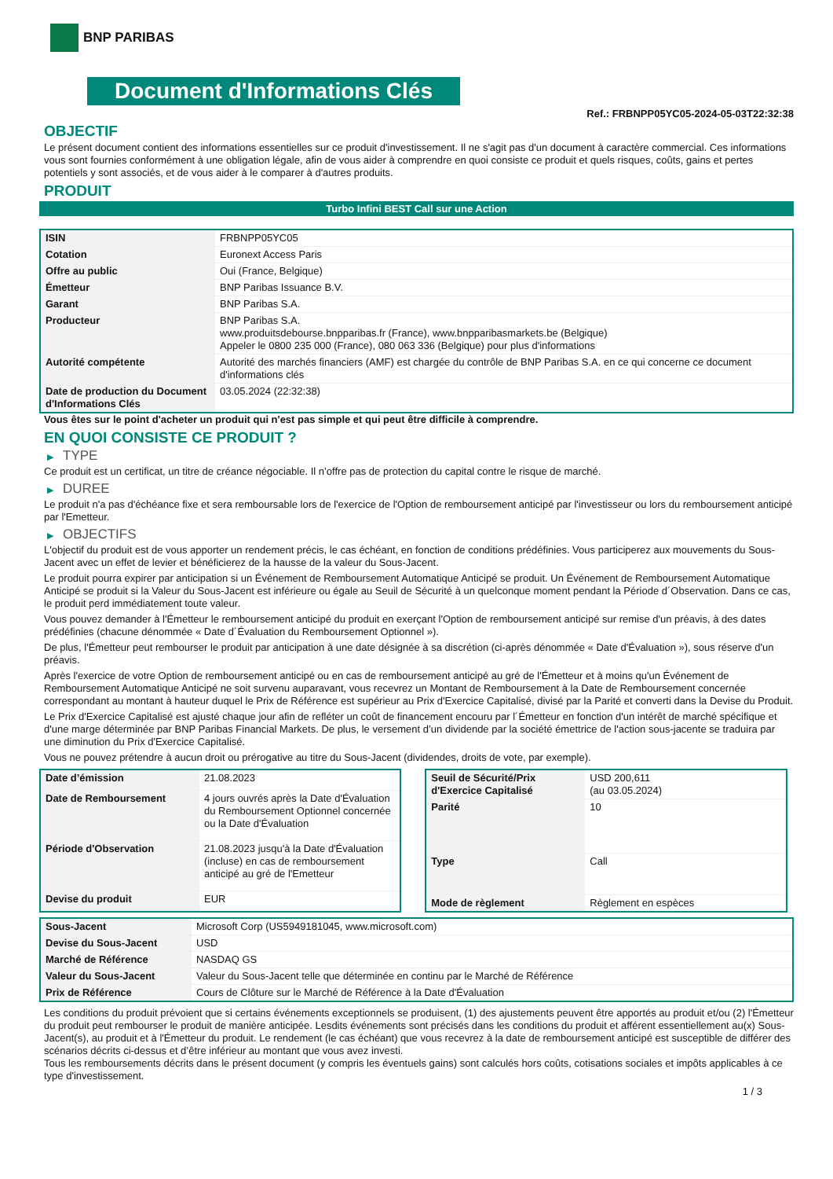BNP PARIBAS
Document d'Informations Clés
Ref.: FRBNPP05YC05-2024-05-03T22:32:38
OBJECTIF
Le présent document contient des informations essentielles sur ce produit d'investissement. Il ne s'agit pas d'un document à caractère commercial. Ces informations vous sont fournies conformément à une obligation légale, afin de vous aider à comprendre en quoi consiste ce produit et quels risques, coûts, gains et pertes potentiels y sont associés, et de vous aider à le comparer à d'autres produits.
PRODUIT
Turbo Infini BEST Call sur une Action
| ISIN | FRBNPP05YC05 |
| Cotation | Euronext Access Paris |
| Offre au public | Oui (France, Belgique) |
| Émetteur | BNP Paribas Issuance B.V. |
| Garant | BNP Paribas S.A. |
| Producteur | BNP Paribas S.A. www.produitsdebourse.bnpparibas.fr (France), www.bnpparibasmarkets.be (Belgique) Appeler le 0800 235 000 (France), 080 063 336 (Belgique) pour plus d'informations |
| Autorité compétente | Autorité des marchés financiers (AMF) est chargée du contrôle de BNP Paribas S.A. en ce qui concerne ce document d'informations clés |
| Date de production du Document d'Informations Clés | 03.05.2024 (22:32:38) |
Vous êtes sur le point d'acheter un produit qui n'est pas simple et qui peut être difficile à comprendre.
EN QUOI CONSISTE CE PRODUIT ?
▶ TYPE
Ce produit est un certificat, un titre de créance négociable. Il n’offre pas de protection du capital contre le risque de marché.
▶ DUREE
Le produit n'a pas d'échéance fixe et sera remboursable lors de l'exercice de l'Option de remboursement anticipé par l'investisseur ou lors du remboursement anticipé par l'Emetteur.
▶ OBJECTIFS
L'objectif du produit est de vous apporter un rendement précis, le cas échéant, en fonction de conditions prédéfinies. Vous participerez aux mouvements du Sous-Jacent avec un effet de levier et bénéficierez de la hausse de la valeur du Sous-Jacent.
Le produit pourra expirer par anticipation si un Événement de Remboursement Automatique Anticipé se produit. Un Événement de Remboursement Automatique Anticipé se produit si la Valeur du Sous-Jacent est inférieure ou égale au Seuil de Sécurité à un quelconque moment pendant la Période d´Observation. Dans ce cas, le produit perd immédiatement toute valeur.
Vous pouvez demander à l'Émetteur le remboursement anticipé du produit en exerçant l'Option de remboursement anticipé sur remise d'un préavis, à des dates prédéfinies (chacune dénommée « Date d´Évaluation du Remboursement Optionnel »).
De plus, l'Émetteur peut rembourser le produit par anticipation à une date désignée à sa discrétion (ci-après dénommée « Date d'Évaluation »), sous réserve d'un préavis.
Après l'exercice de votre Option de remboursement anticipé ou en cas de remboursement anticipé au gré de l'Émetteur et à moins qu'un Événement de Remboursement Automatique Anticipé ne soit survenu auparavant, vous recevrez un Montant de Remboursement à la Date de Remboursement concernée correspondant au montant à hauteur duquel le Prix de Référence est supérieur au Prix d'Exercice Capitalisé, divisé par la Parité et converti dans la Devise du Produit.
Le Prix d'Exercice Capitalisé est ajusté chaque jour afin de refléter un coût de financement encouru par l´Émetteur en fonction d'un intérêt de marché spécifique et d'une marge déterminée par BNP Paribas Financial Markets. De plus, le versement d’un dividende par la société émettrice de l'action sous-jacente se traduira par une diminution du Prix d'Exercice Capitalisé.
Vous ne pouvez prétendre à aucun droit ou prérogative au titre du Sous-Jacent (dividendes, droits de vote, par exemple).
| Date d’émission | 21.08.2023 |
| Date de Remboursement | 4 jours ouvrés après la Date d'Évaluation du Remboursement Optionnel concernée ou la Date d'Évaluation |
| Période d'Observation | 21.08.2023 jusqu'à la Date d'Évaluation (incluse) en cas de remboursement anticipé au gré de l'Emetteur |
| Devise du produit | EUR |
| Seuil de Sécurité/Prix d'Exercice Capitalisé | USD 200,611 (au 03.05.2024) |
| Parité | 10 |
| Type | Call |
| Mode de règlement | Règlement en espèces |
| Sous-Jacent | Microsoft Corp (US5949181045, www.microsoft.com) |
| Devise du Sous-Jacent | USD |
| Marché de Référence | NASDAQ GS |
| Valeur du Sous-Jacent | Valeur du Sous-Jacent telle que déterminée en continu par le Marché de Référence |
| Prix de Référence | Cours de Clôture sur le Marché de Référence à la Date d'Évaluation |
Les conditions du produit prévoient que si certains événements exceptionnels se produisent, (1) des ajustements peuvent être apportés au produit et/ou (2) l'Émetteur du produit peut rembourser le produit de manière anticipée. Lesdits événements sont précisés dans les conditions du produit et afférent essentiellement au(x) Sous-Jacent(s), au produit et à l'Émetteur du produit. Le rendement (le cas échéant) que vous recevrez à la date de remboursement anticipé est susceptible de différer des scénarios décrits ci-dessus et d’être inférieur au montant que vous avez investi.
Tous les remboursements décrits dans le présent document (y compris les éventuels gains) sont calculés hors coûts, cotisations sociales et impôts applicables à ce type d'investissement.
1 / 3